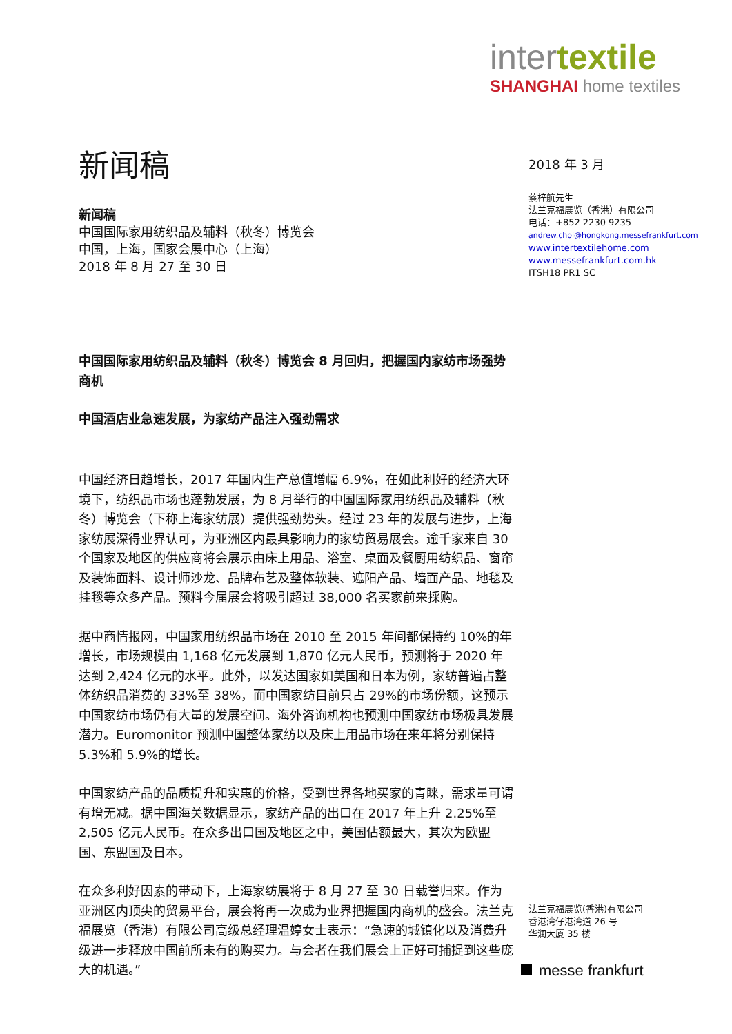intertextile
SHANGHAI home textiles
新闻稿
新闻稿
中国国际家用纺织品及辅料（秋冬）博览会
中国，上海，国家会展中心（上海）
2018 年 8 月 27 至 30 日
中国国际家用纺织品及辅料（秋冬）博览会 8 月回归，把握国内家纺市场强势商机
中国酒店业急速发展，为家纺产品注入强劲需求
中国经济日趋增长，2017 年国内生产总值增幅 6.9%，在如此利好的经济大环境下，纺织品市场也蓬勃发展，为 8 月举行的中国国际家用纺织品及辅料（秋冬）博览会（下称上海家纺展）提供强劲势头。经过 23 年的发展与进步，上海家纺展深得业界认可，为亚洲区内最具影响力的家纺贸易展会。逾千家来自 30 个国家及地区的供应商将会展示由床上用品、浴室、桌面及餐厨用纺织品、窗帘及装饰面料、设计师沙龙、品牌布艺及整体软装、遮阳产品、墙面产品、地毯及挂毯等众多产品。预料今届展会将吸引超过 38,000 名买家前来採购。
据中商情报网，中国家用纺织品市场在 2010 至 2015 年间都保持约 10%的年增长，市场规模由 1,168 亿元发展到 1,870 亿元人民币，预测将于 2020 年达到 2,424 亿元的水平。此外，以发达国家如美国和日本为例，家纺普遍占整体纺织品消费的 33%至 38%，而中国家纺目前只占 29%的市场份额，这预示中国家纺市场仍有大量的发展空间。海外咨询机构也预测中国家纺市场极具发展潜力。Euromonitor 预测中国整体家纺以及床上用品市场在来年将分别保持 5.3%和 5.9%的增长。
中国家纺产品的品质提升和实惠的价格，受到世界各地买家的青睐，需求量可谓有增无减。据中国海关数据显示，家纺产品的出口在 2017 年上升 2.25%至 2,505 亿元人民币。在众多出口国及地区之中，美国佔额最大，其次为欧盟国、东盟国及日本。
在众多利好因素的带动下，上海家纺展将于 8 月 27 至 30 日载誉归来。作为亚洲区内顶尖的贸易平台，展会将再一次成为业界把握国内商机的盛会。法兰克福展览（香港）有限公司高级总经理温婷女士表示：“急速的城镇化以及消费升级进一步释放中国前所未有的购买力。与会者在我们展会上正好可捕捉到这些庞大的机遇。”
2018 年 3 月
蔡梓航先生
法兰克福展览（香港）有限公司
电话：+852 2230 9235
andrew.choi@hongkong.messefrankfurt.com
www.intertextilehome.com
www.messefrankfurt.com.hk
ITSH18 PR1 SC
法兰克福展览(香港)有限公司
香港湾仔港湾道 26 号
华润大厦 35 楼
messe frankfurt